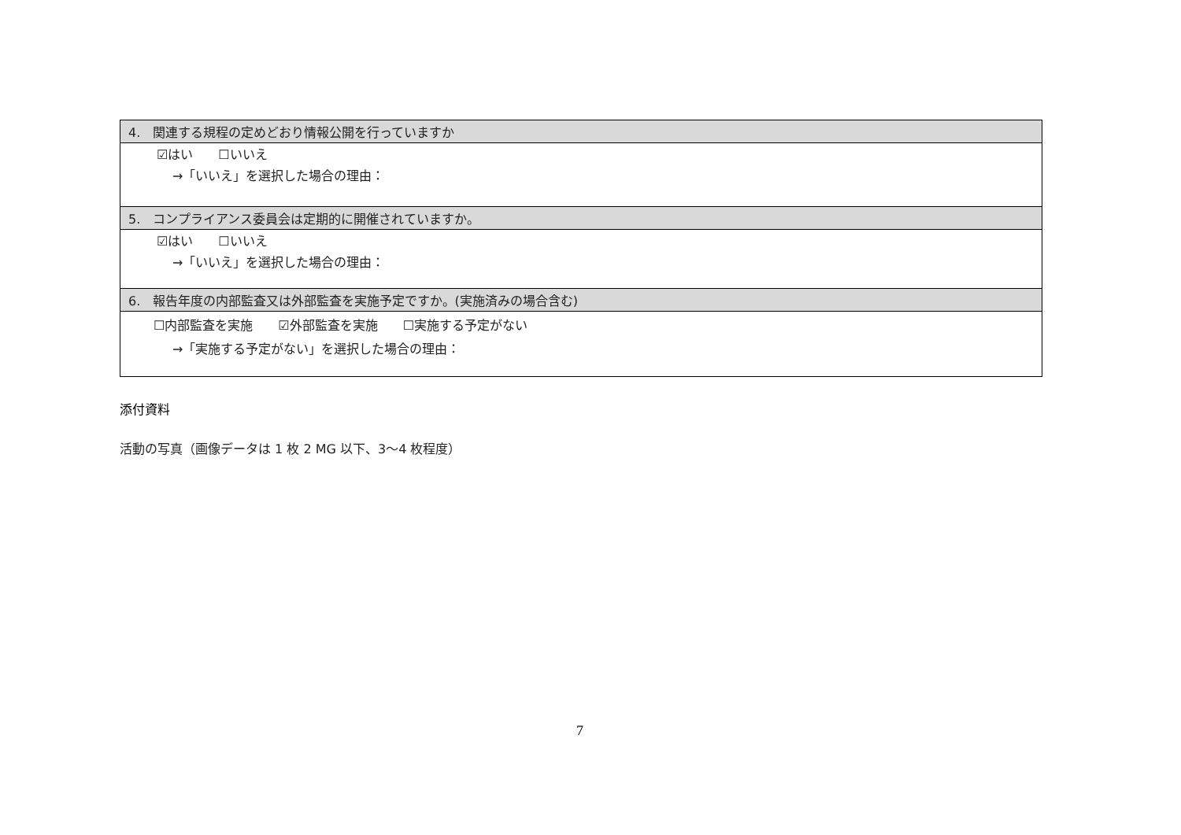| 4. 関連する規程の定めどおり情報公開を行っていますか |
| ☑はい ☐いいえ →「いいえ」を選択した場合の理由： |
| 5. コンプライアンス委員会は定期的に開催されていますか。 |
| ☑はい ☐いいえ →「いいえ」を選択した場合の理由： |
| 6. 報告年度の内部監査又は外部監査を実施予定ですか。(実施済みの場合含む) |
| ☐内部監査を実施 ☑外部監査を実施 ☐実施する予定がない →「実施する予定がない」を選択した場合の理由： |
添付資料
活動の写真（画像データは 1 枚 2 MG 以下、3〜4 枚程度）
7